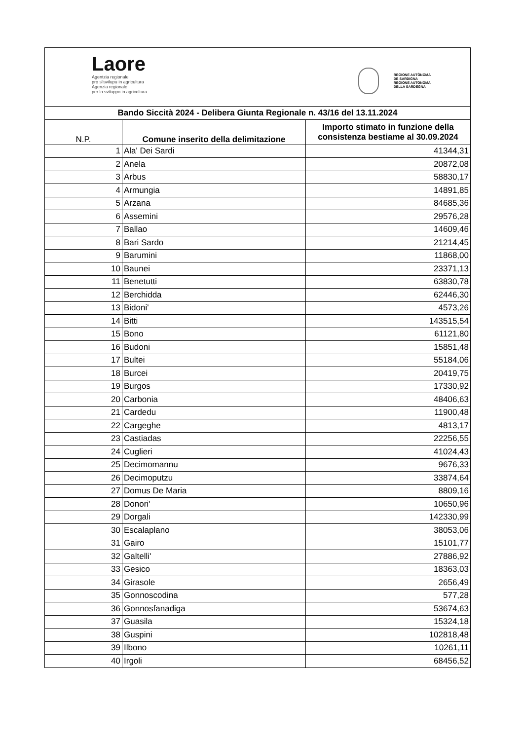Laore
Agentzia regionale
pro s'isvilupu in agricultura
Agenzia regionale
per lo sviluppo in agricoltura
REGIONE AUTÒNOMA
DE SARDIGNA
REGIONE AUTONOMA
DELLA SARDEGNA
| Bando Siccità 2024 - Delibera Giunta Regionale n. 43/16 del 13.11.2024 | | |
| --- | --- | --- |
| N.P. | Comune inserito della delimitazione | Importo stimato in funzione della consistenza bestiame al 30.09.2024 |
| 1 | Ala' Dei Sardi | 41344,31 |
| 2 | Anela | 20872,08 |
| 3 | Arbus | 58830,17 |
| 4 | Armungia | 14891,85 |
| 5 | Arzana | 84685,36 |
| 6 | Assemini | 29576,28 |
| 7 | Ballao | 14609,46 |
| 8 | Bari Sardo | 21214,45 |
| 9 | Barumini | 11868,00 |
| 10 | Baunei | 23371,13 |
| 11 | Benetutti | 63830,78 |
| 12 | Berchidda | 62446,30 |
| 13 | Bidoni' | 4573,26 |
| 14 | Bitti | 143515,54 |
| 15 | Bono | 61121,80 |
| 16 | Budoni | 15851,48 |
| 17 | Bultei | 55184,06 |
| 18 | Burcei | 20419,75 |
| 19 | Burgos | 17330,92 |
| 20 | Carbonia | 48406,63 |
| 21 | Cardedu | 11900,48 |
| 22 | Cargeghe | 4813,17 |
| 23 | Castiadas | 22256,55 |
| 24 | Cuglieri | 41024,43 |
| 25 | Decimomannu | 9676,33 |
| 26 | Decimoputzu | 33874,64 |
| 27 | Domus De Maria | 8809,16 |
| 28 | Donori' | 10650,96 |
| 29 | Dorgali | 142330,99 |
| 30 | Escalaplano | 38053,06 |
| 31 | Gairo | 15101,77 |
| 32 | Galtelli' | 27886,92 |
| 33 | Gesico | 18363,03 |
| 34 | Girasole | 2656,49 |
| 35 | Gonnoscodina | 577,28 |
| 36 | Gonnosfanadiga | 53674,63 |
| 37 | Guasila | 15324,18 |
| 38 | Guspini | 102818,48 |
| 39 | Ilbono | 10261,11 |
| 40 | Irgoli | 68456,52 |